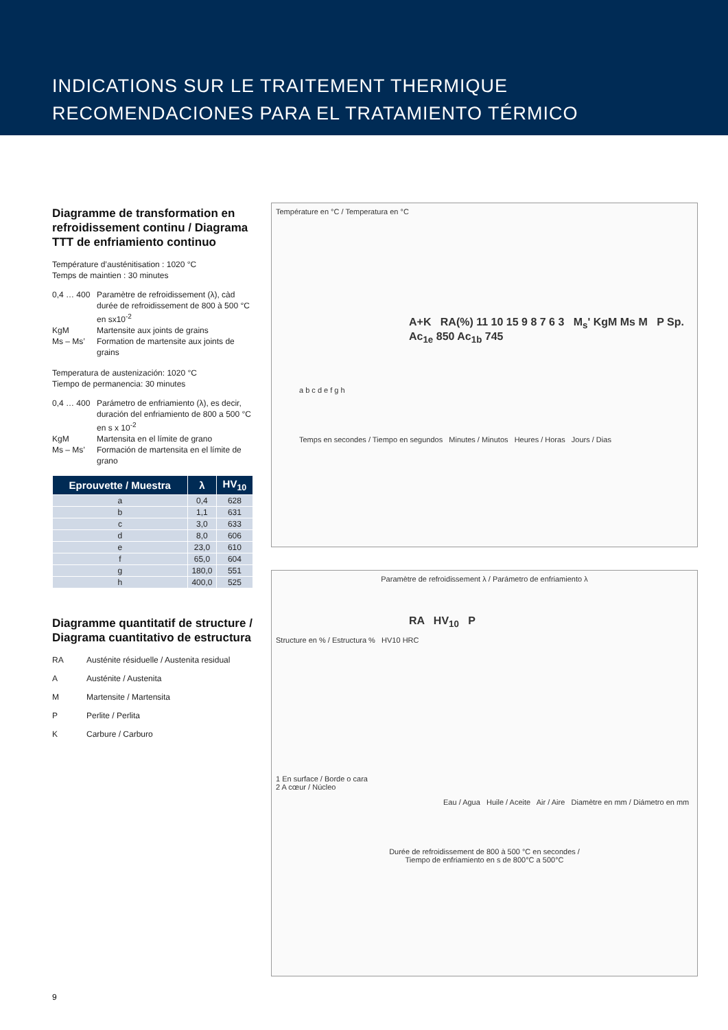INDICATIONS SUR LE TRAITEMENT THERMIQUE
RECOMENDACIONES PARA EL TRATAMIENTO TÉRMICO
Diagramme de transformation en refroidissement continu / Diagrama TTT de enfriamiento continuo
Température d’austénitisation : 1020 °C
Temps de maintien : 30 minutes
0,4 … 400 Paramètre de refroidissement (λ), càd durée de refroidissement de 800 à 500 °C en sx10<sup>-2</sup> KgM Martensite aux joints de grains Ms – Ms’ Formation de martensite aux joints de grains
Temperatura de austenización: 1020 °C
Tiempo de permanencia: 30 minutes
0,4 … 400 Parámetro de enfriamiento (λ), es decir, duración del enfriamiento de 800 a 500 °C en s x 10<sup>-2</sup> KgM Martensita en el límite de grano Ms – Ms’ Formación de martensita en el límite de grano
| Eprouvette / Muestra | λ | HV<sub>10</sub> |
| --- | --- | --- |
| a | 0,4 | 628 |
| b | 1,1 | 631 |
| c | 3,0 | 633 |
| d | 8,0 | 606 |
| e | 23,0 | 610 |
| f | 65,0 | 604 |
| g | 180,0 | 551 |
| h | 400,0 | 525 |
Diagramme quantitatif de structure / Diagrama cuantitativo de estructura
RA Austénite résiduelle / Austenita residual A Austénite / Austenita M Martensite / Martensita P Perlite / Perlita K Carbure / Carburo
Température en °C / Temperatura en °C
A+K RA(%) 11 10 15 9 8 7 6 3 M<sub>s</sub>' KgM Ms M P Sp. Ac<sub>1e</sub> 850 Ac<sub>1b</sub> 745
a b c d e f g h
Temps en secondes / Tiempo en segundos Minutes / Minutos Heures / Horas Jours / Dias
Paramètre de refroidissement λ / Parámetro de enfriamiento λ
RA HV<sub>10</sub> P
Structure en % / Estructura % HV10 HRC
1 En surface / Borde o cara
2 A cœur / Núcleo
Eau / Agua Huile / Aceite Air / Aire Diamètre en mm / Diámetro en mm
Durée de refroidissement de 800 à 500 °C en secondes /
Tiempo de enfriamiento en s de 800°C a 500°C
9